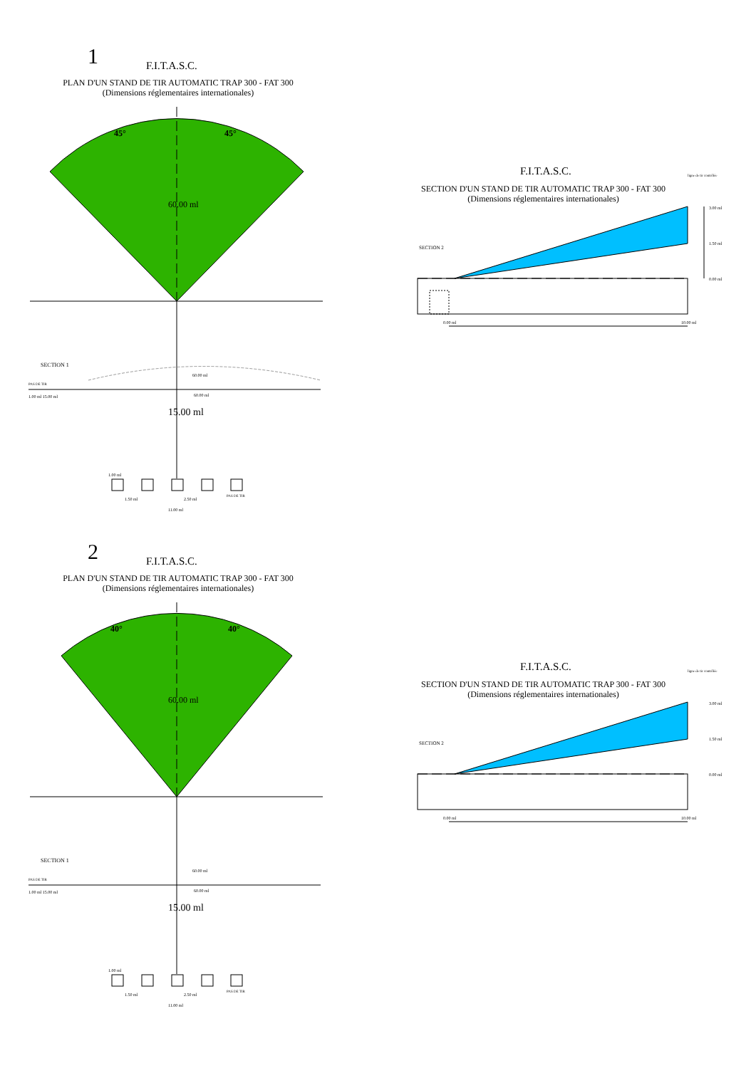1 F.I.T.A.S.C.
PLAN D'UN STAND DE TIR AUTOMATIC TRAP 300 - FAT 300
(Dimensions réglementaires internationales)
45° 45°
60.00 ml
SECTION 1
PAS DE TIR
1.00 ml 15.00 ml
60.00 ml
60.00 ml
15.00 ml
1.00 ml
1.50 ml 2.50 ml
PAS DE TIR
11.00 ml
F.I.T.A.S.C.
SECTION D'UN STAND DE TIR AUTOMATIC TRAP 300 - FAT 300
(Dimensions réglementaires internationales)
SECTION 2
ligne de tir contrôlée
3.00 ml
1.50 ml
0.00 ml
0.00 ml 10.00 ml
2 F.I.T.A.S.C.
PLAN D'UN STAND DE TIR AUTOMATIC TRAP 300 - FAT 300
(Dimensions réglementaires internationales)
40° 40°
60.00 ml
SECTION 1
PAS DE TIR
1.00 ml 15.00 ml
60.00 ml
60.00 ml
15.00 ml
1.00 ml
1.50 ml 2.50 ml
PAS DE TIR
11.00 ml
F.I.T.A.S.C.
SECTION D'UN STAND DE TIR AUTOMATIC TRAP 300 - FAT 300
(Dimensions réglementaires internationales)
SECTION 2
ligne de tir contrôlée
3.00 ml
1.50 ml
0.00 ml
0.00 ml 10.00 ml